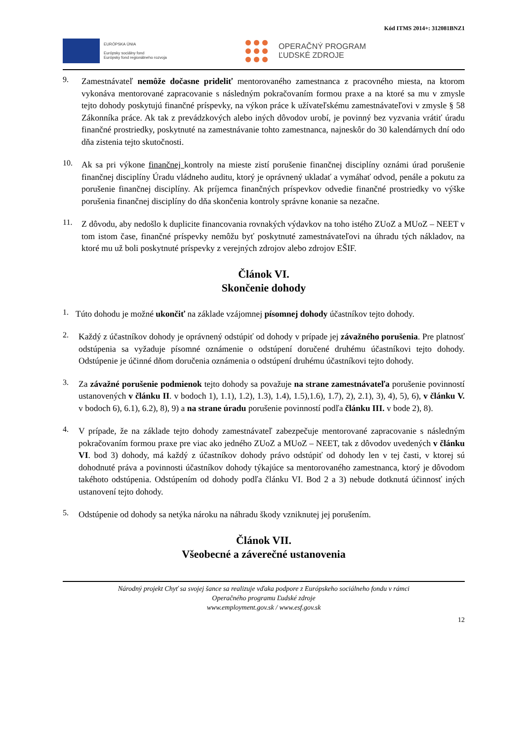Kód ITMS 2014+: 312081BNZ1
EURÓPSKA ÚNIA
Európsky sociálny fond
Európsky fond regionálneho rozvoja
OPERAČNÝ PROGRAM
ĽUDSKÉ ZDROJE
9.
Zamestnávateľ nemôže dočasne prideliť mentorovaného zamestnanca z pracovného miesta, na ktorom vykonáva mentorované zapracovanie s následným pokračovaním formou praxe a na ktoré sa mu v zmysle tejto dohody poskytujú finančné príspevky, na výkon práce k užívateľskému zamestnávateľovi v zmysle § 58 Zákonníka práce. Ak tak z prevádzkových alebo iných dôvodov urobí, je povinný bez vyzvania vrátiť úradu finančné prostriedky, poskytnuté na zamestnávanie tohto zamestnanca, najneskôr do 30 kalendárnych dní odo dňa zistenia tejto skutočnosti.
10.
Ak sa pri výkone finančnej kontroly na mieste zistí porušenie finančnej disciplíny oznámi úrad porušenie finančnej disciplíny Úradu vládneho auditu, ktorý je oprávnený ukladať a vymáhať odvod, penále a pokutu za porušenie finančnej disciplíny. Ak príjemca finančných príspevkov odvedie finančné prostriedky vo výške porušenia finančnej disciplíny do dňa skončenia kontroly správne konanie sa nezačne.
11.
Z dôvodu, aby nedošlo k duplicite financovania rovnakých výdavkov na toho istého ZUoZ a MUoZ – NEET v tom istom čase, finančné príspevky nemôžu byť poskytnuté zamestnávateľovi na úhradu tých nákladov, na ktoré mu už boli poskytnuté príspevky z verejných zdrojov alebo zdrojov EŠIF.
Článok VI.
Skončenie dohody
1.
Túto dohodu je možné ukončiť na základe vzájomnej písomnej dohody účastníkov tejto dohody.
2.
Každý z účastníkov dohody je oprávnený odstúpiť od dohody v prípade jej závažného porušenia. Pre platnosť odstúpenia sa vyžaduje písomné oznámenie o odstúpení doručené druhému účastníkovi tejto dohody. Odstúpenie je účinné dňom doručenia oznámenia o odstúpení druhému účastníkovi tejto dohody.
3.
Za závažné porušenie podmienok tejto dohody sa považuje na strane zamestnávateľa porušenie povinností ustanovených v článku II. v bodoch 1), 1.1), 1.2), 1.3), 1.4), 1.5),1.6), 1.7), 2), 2.1), 3), 4), 5), 6), v článku V. v bodoch 6), 6.1), 6.2), 8), 9) a na strane úradu porušenie povinností podľa článku III. v bode 2), 8).
4.
V prípade, že na základe tejto dohody zamestnávateľ zabezpečuje mentorované zapracovanie s následným pokračovaním formou praxe pre viac ako jedného ZUoZ a MUoZ – NEET, tak z dôvodov uvedených v článku VI. bod 3) dohody, má každý z účastníkov dohody právo odstúpiť od dohody len v tej časti, v ktorej sú dohodnuté práva a povinnosti účastníkov dohody týkajúce sa mentorovaného zamestnanca, ktorý je dôvodom takéhoto odstúpenia. Odstúpením od dohody podľa článku VI. Bod 2 a 3) nebude dotknutá účinnosť iných ustanovení tejto dohody.
5.
Odstúpenie od dohody sa netýka nároku na náhradu škody vzniknutej jej porušením.
Článok VII.
Všeobecné a záverečné ustanovenia
Národný projekt Chyť sa svojej šance sa realizuje vďaka podpore z Európskeho sociálneho fondu v rámci
Operačného programu Ľudské zdroje
www.employment.gov.sk / www.esf.gov.sk
12